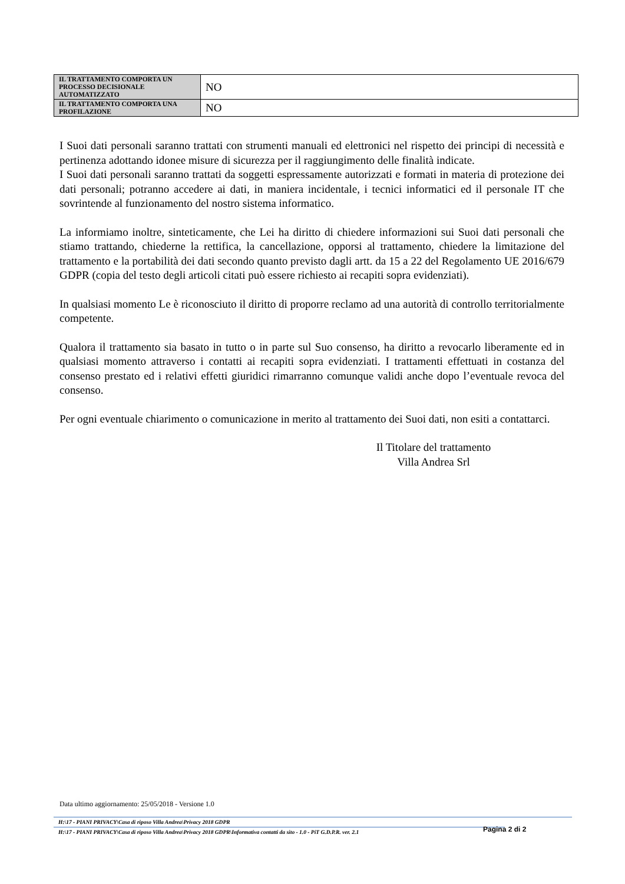| IL TRATTAMENTO COMPORTA UN PROCESSO DECISIONALE AUTOMATIZZATO | NO |
| IL TRATTAMENTO COMPORTA UNA PROFILAZIONE | NO |
I Suoi dati personali saranno trattati con strumenti manuali ed elettronici nel rispetto dei principi di necessità e pertinenza adottando idonee misure di sicurezza per il raggiungimento delle finalità indicate.
I Suoi dati personali saranno trattati da soggetti espressamente autorizzati e formati in materia di protezione dei dati personali; potranno accedere ai dati, in maniera incidentale, i tecnici informatici ed il personale IT che sovrintende al funzionamento del nostro sistema informatico.
La informiamo inoltre, sinteticamente, che Lei ha diritto di chiedere informazioni sui Suoi dati personali che stiamo trattando, chiederne la rettifica, la cancellazione, opporsi al trattamento, chiedere la limitazione del trattamento e la portabilità dei dati secondo quanto previsto dagli artt. da 15 a 22 del Regolamento UE 2016/679 GDPR (copia del testo degli articoli citati può essere richiesto ai recapiti sopra evidenziati).
In qualsiasi momento Le è riconosciuto il diritto di proporre reclamo ad una autorità di controllo territorialmente competente.
Qualora il trattamento sia basato in tutto o in parte sul Suo consenso, ha diritto a revocarlo liberamente ed in qualsiasi momento attraverso i contatti ai recapiti sopra evidenziati. I trattamenti effettuati in costanza del consenso prestato ed i relativi effetti giuridici rimarranno comunque validi anche dopo l’eventuale revoca del consenso.
Per ogni eventuale chiarimento o comunicazione in merito al trattamento dei Suoi dati, non esiti a contattarci.
Il Titolare del trattamento
Villa Andrea Srl
Data ultimo aggiornamento: 25/05/2018 - Versione 1.0
H:\17 - PIANI PRIVACY\Casa di riposo Villa Andrea\Privacy 2018 GDPR
H:\17 - PIANI PRIVACY\Casa di riposo Villa Andrea\Privacy 2018 GDPR\Informativa contatti da sito - 1.0 - PiT G.D.P.R. ver. 2.1
Pagina 2 di 2